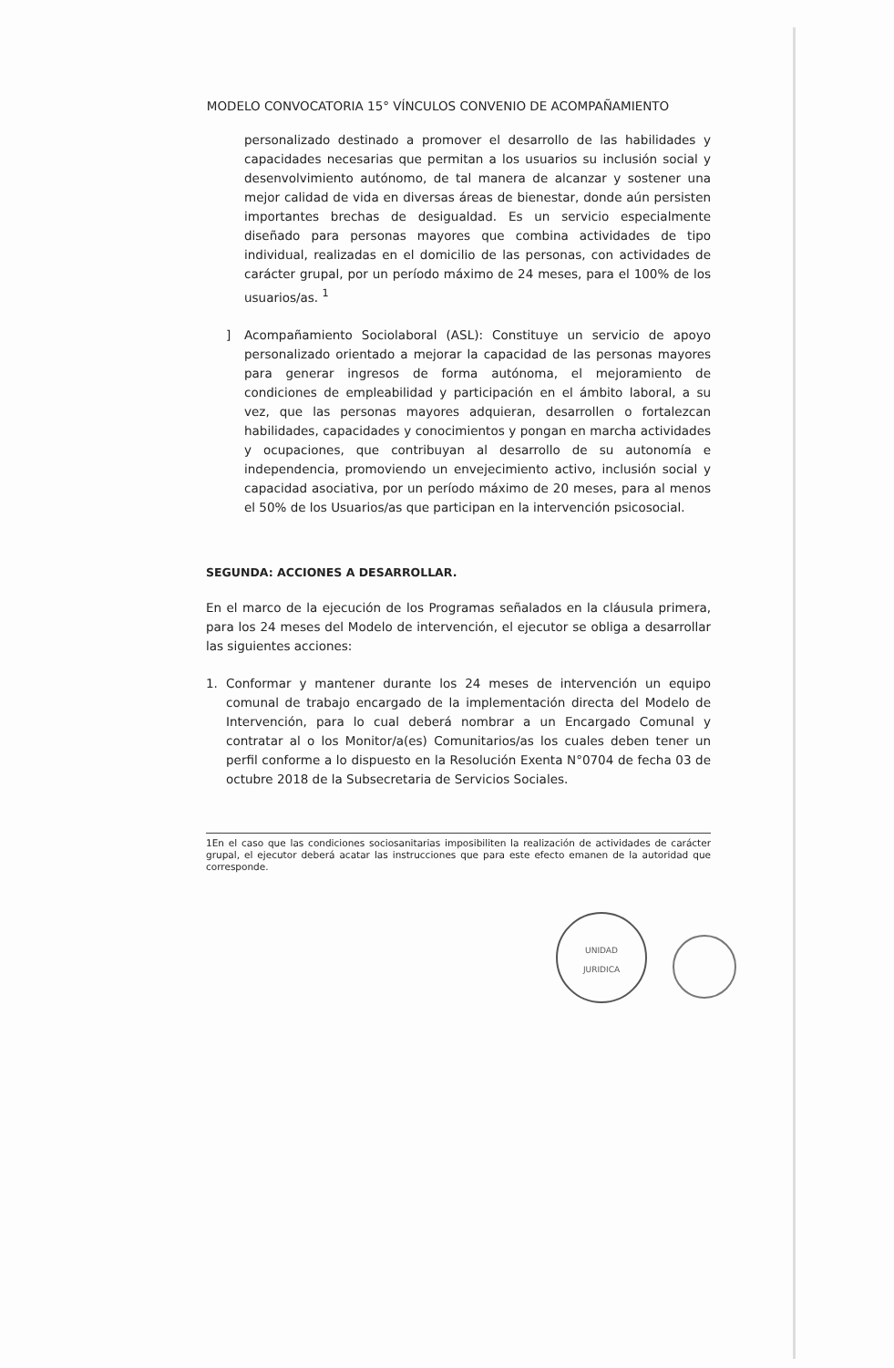MODELO CONVOCATORIA 15° VÍNCULOS CONVENIO DE ACOMPAÑAMIENTO
personalizado destinado a promover el desarrollo de las habilidades y capacidades necesarias que permitan a los usuarios su inclusión social y desenvolvimiento autónomo, de tal manera de alcanzar y sostener una mejor calidad de vida en diversas áreas de bienestar, donde aún persisten importantes brechas de desigualdad. Es un servicio especialmente diseñado para personas mayores que combina actividades de tipo individual, realizadas en el domicilio de las personas, con actividades de carácter grupal, por un período máximo de 24 meses, para el 100% de los usuarios/as. <sup>1</sup>
] Acompañamiento Sociolaboral (ASL): Constituye un servicio de apoyo personalizado orientado a mejorar la capacidad de las personas mayores para generar ingresos de forma autónoma, el mejoramiento de condiciones de empleabilidad y participación en el ámbito laboral, a su vez, que las personas mayores adquieran, desarrollen o fortalezcan habilidades, capacidades y conocimientos y pongan en marcha actividades y ocupaciones, que contribuyan al desarrollo de su autonomía e independencia, promoviendo un envejecimiento activo, inclusión social y capacidad asociativa, por un período máximo de 20 meses, para al menos el 50% de los Usuarios/as que participan en la intervención psicosocial.
SEGUNDA: ACCIONES A DESARROLLAR.
En el marco de la ejecución de los Programas señalados en la cláusula primera, para los 24 meses del Modelo de intervención, el ejecutor se obliga a desarrollar las siguientes acciones:
1. Conformar y mantener durante los 24 meses de intervención un equipo comunal de trabajo encargado de la implementación directa del Modelo de Intervención, para lo cual deberá nombrar a un Encargado Comunal y contratar al o los Monitor/a(es) Comunitarios/as los cuales deben tener un perfil conforme a lo dispuesto en la Resolución Exenta N°0704 de fecha 03 de octubre 2018 de la Subsecretaria de Servicios Sociales.
1En el caso que las condiciones sociosanitarias imposibiliten la realización de actividades de carácter grupal, el ejecutor deberá acatar las instrucciones que para este efecto emanen de la autoridad que corresponde.
UNIDAD
JURIDICA